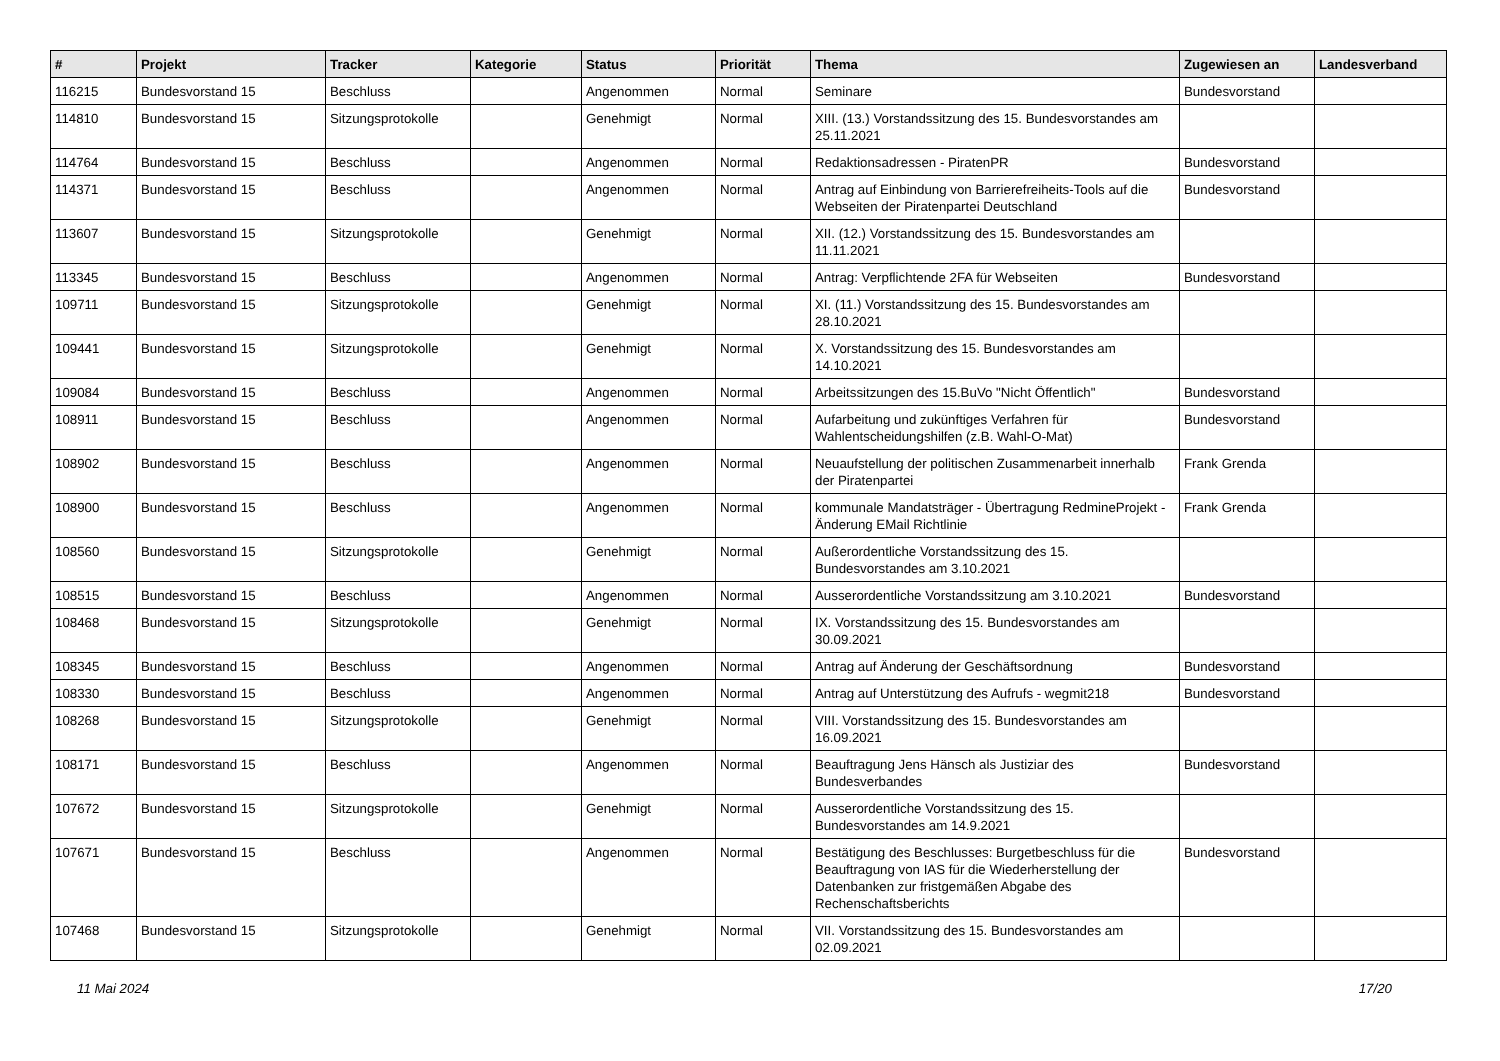| # | Projekt | Tracker | Kategorie | Status | Priorität | Thema | Zugewiesen an | Landesverband |
| --- | --- | --- | --- | --- | --- | --- | --- | --- |
| 116215 | Bundesvorstand 15 | Beschluss | | Angenommen | Normal | Seminare | Bundesvorstand | |
| 114810 | Bundesvorstand 15 | Sitzungsprotokolle | | Genehmigt | Normal | XIII. (13.) Vorstandssitzung des 15. Bundesvorstandes am 25.11.2021 | | |
| 114764 | Bundesvorstand 15 | Beschluss | | Angenommen | Normal | Redaktionsadressen - PiratenPR | Bundesvorstand | |
| 114371 | Bundesvorstand 15 | Beschluss | | Angenommen | Normal | Antrag auf Einbindung von Barrierefreiheits-Tools auf die Webseiten der Piratenpartei Deutschland | Bundesvorstand | |
| 113607 | Bundesvorstand 15 | Sitzungsprotokolle | | Genehmigt | Normal | XII. (12.) Vorstandssitzung des 15. Bundesvorstandes am 11.11.2021 | | |
| 113345 | Bundesvorstand 15 | Beschluss | | Angenommen | Normal | Antrag: Verpflichtende 2FA für Webseiten | Bundesvorstand | |
| 109711 | Bundesvorstand 15 | Sitzungsprotokolle | | Genehmigt | Normal | XI. (11.) Vorstandssitzung des 15. Bundesvorstandes am 28.10.2021 | | |
| 109441 | Bundesvorstand 15 | Sitzungsprotokolle | | Genehmigt | Normal | X. Vorstandssitzung des 15. Bundesvorstandes am 14.10.2021 | | |
| 109084 | Bundesvorstand 15 | Beschluss | | Angenommen | Normal | Arbeitssitzungen des 15.BuVo "Nicht Öffentlich" | Bundesvorstand | |
| 108911 | Bundesvorstand 15 | Beschluss | | Angenommen | Normal | Aufarbeitung und zukünftiges Verfahren für Wahlentscheidungshilfen (z.B. Wahl-O-Mat) | Bundesvorstand | |
| 108902 | Bundesvorstand 15 | Beschluss | | Angenommen | Normal | Neuaufstellung der politischen Zusammenarbeit innerhalb der Piratenpartei | Frank Grenda | |
| 108900 | Bundesvorstand 15 | Beschluss | | Angenommen | Normal | kommunale Mandatsträger - Übertragung RedmineProjekt - Änderung EMail Richtlinie | Frank Grenda | |
| 108560 | Bundesvorstand 15 | Sitzungsprotokolle | | Genehmigt | Normal | Außerordentliche Vorstandssitzung des 15. Bundesvorstandes am 3.10.2021 | | |
| 108515 | Bundesvorstand 15 | Beschluss | | Angenommen | Normal | Ausserordentliche Vorstandssitzung am 3.10.2021 | Bundesvorstand | |
| 108468 | Bundesvorstand 15 | Sitzungsprotokolle | | Genehmigt | Normal | IX. Vorstandssitzung des 15. Bundesvorstandes am 30.09.2021 | | |
| 108345 | Bundesvorstand 15 | Beschluss | | Angenommen | Normal | Antrag auf Änderung der Geschäftsordnung | Bundesvorstand | |
| 108330 | Bundesvorstand 15 | Beschluss | | Angenommen | Normal | Antrag auf Unterstützung des Aufrufs - wegmit218 | Bundesvorstand | |
| 108268 | Bundesvorstand 15 | Sitzungsprotokolle | | Genehmigt | Normal | VIII. Vorstandssitzung des 15. Bundesvorstandes am 16.09.2021 | | |
| 108171 | Bundesvorstand 15 | Beschluss | | Angenommen | Normal | Beauftragung Jens Hänsch als Justiziar des Bundesverbandes | Bundesvorstand | |
| 107672 | Bundesvorstand 15 | Sitzungsprotokolle | | Genehmigt | Normal | Ausserordentliche Vorstandssitzung des 15. Bundesvorstandes am 14.9.2021 | | |
| 107671 | Bundesvorstand 15 | Beschluss | | Angenommen | Normal | Bestätigung des Beschlusses: Burgetbeschluss für die Beauftragung von IAS für die Wiederherstellung der Datenbanken zur fristgemäßen Abgabe des Rechenschaftsberichts | Bundesvorstand | |
| 107468 | Bundesvorstand 15 | Sitzungsprotokolle | | Genehmigt | Normal | VII. Vorstandssitzung des 15. Bundesvorstandes am 02.09.2021 | | |
11 Mai 2024 17/20